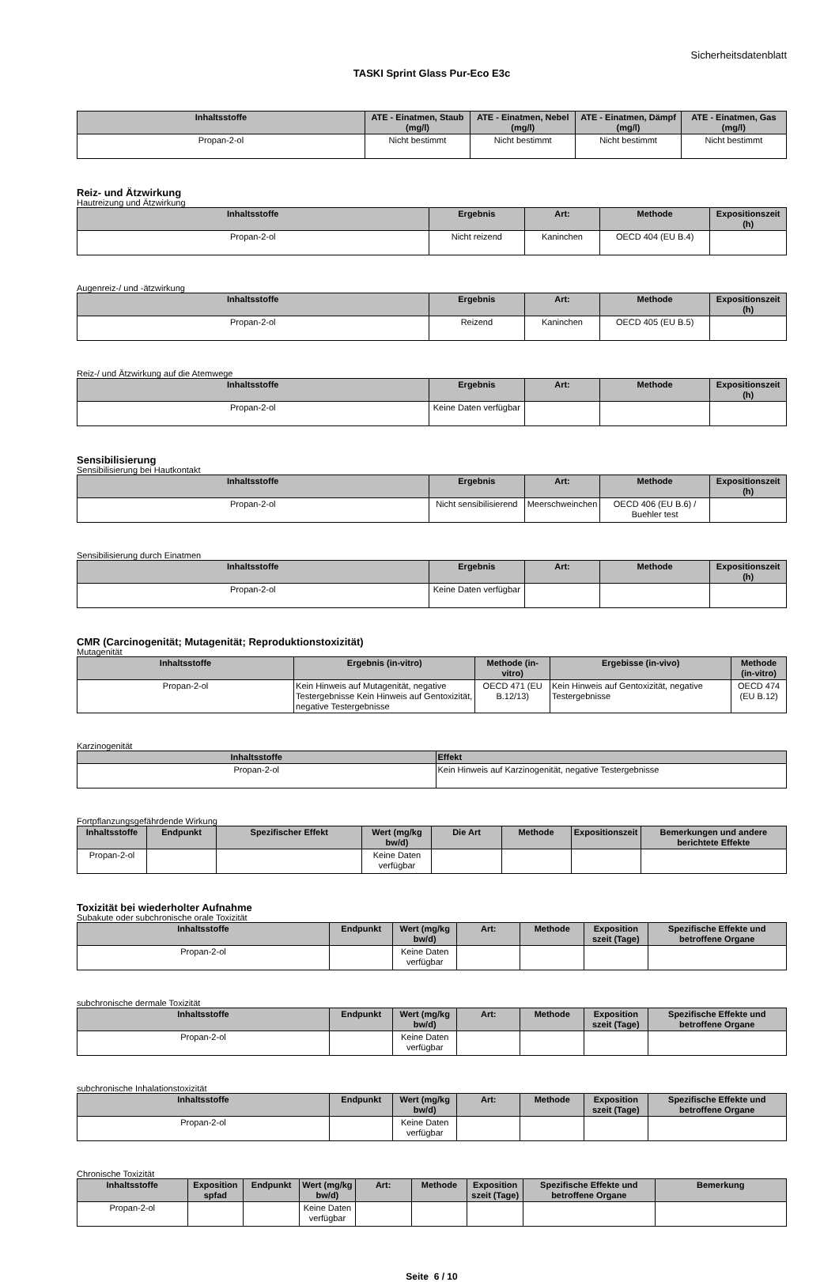Sicherheitsdatenblatt
TASKI Sprint Glass Pur-Eco E3c
| Inhaltsstoffe | ATE - Einatmen, Staub (mg/l) | ATE - Einatmen, Nebel (mg/l) | ATE - Einatmen, Dämpf (mg/l) | ATE - Einatmen, Gas (mg/l) |
| --- | --- | --- | --- | --- |
| Propan-2-ol | Nicht bestimmt | Nicht bestimmt | Nicht bestimmt | Nicht bestimmt |
Reiz- und Ätzwirkung
Hautreizung und Ätzwirkung
| Inhaltsstoffe | Ergebnis | Art: | Methode | Expositionszeit (h) |
| --- | --- | --- | --- | --- |
| Propan-2-ol | Nicht reizend | Kaninchen | OECD 404 (EU B.4) | |
Augenreiz-/ und -ätzwirkung
| Inhaltsstoffe | Ergebnis | Art: | Methode | Expositionszeit (h) |
| --- | --- | --- | --- | --- |
| Propan-2-ol | Reizend | Kaninchen | OECD 405 (EU B.5) | |
Reiz-/ und Ätzwirkung auf die Atemwege
| Inhaltsstoffe | Ergebnis | Art: | Methode | Expositionszeit (h) |
| --- | --- | --- | --- | --- |
| Propan-2-ol | Keine Daten verfügbar | | | |
Sensibilisierung
Sensibilisierung bei Hautkontakt
| Inhaltsstoffe | Ergebnis | Art: | Methode | Expositionszeit (h) |
| --- | --- | --- | --- | --- |
| Propan-2-ol | Nicht sensibilisierend | Meerschweinchen | OECD 406 (EU B.6) / Buehler test | |
Sensibilisierung durch Einatmen
| Inhaltsstoffe | Ergebnis | Art: | Methode | Expositionszeit (h) |
| --- | --- | --- | --- | --- |
| Propan-2-ol | Keine Daten verfügbar | | | |
CMR (Carcinogenität; Mutagenität; Reproduktionstoxizität)
Mutagenität
| Inhaltsstoffe | Ergebnis (in-vitro) | Methode (in-vitro) | Ergebisse (in-vivo) | Methode (in-vitro) |
| --- | --- | --- | --- | --- |
| Propan-2-ol | Kein Hinweis auf Mutagenität, negative Testergebnisse Kein Hinweis auf Gentoxizität, negative Testergebnisse | OECD 471 (EU B.12/13) | Kein Hinweis auf Gentoxizität, negative Testergebnisse | OECD 474 (EU B.12) |
Karzinogenität
| Inhaltsstoffe | Effekt |
| --- | --- |
| Propan-2-ol | Kein Hinweis auf Karzinogenität, negative Testergebnisse |
Fortpflanzungsgefährdende Wirkung
| Inhaltsstoffe | Endpunkt | Spezifischer Effekt | Wert (mg/kg bw/d) | Die Art | Methode | Expositionszeit | Bemerkungen und andere berichtete Effekte |
| --- | --- | --- | --- | --- | --- | --- | --- |
| Propan-2-ol | | | Keine Daten verfügbar | | | | |
Toxizität bei wiederholter Aufnahme
Subakute oder subchronische orale Toxizität
| Inhaltsstoffe | Endpunkt | Wert (mg/kg bw/d) | Art: | Methode | Exposition szeit (Tage) | Spezifische Effekte und betroffene Organe |
| --- | --- | --- | --- | --- | --- | --- |
| Propan-2-ol | | Keine Daten verfügbar | | | | |
subchronische dermale Toxizität
| Inhaltsstoffe | Endpunkt | Wert (mg/kg bw/d) | Art: | Methode | Exposition szeit (Tage) | Spezifische Effekte und betroffene Organe |
| --- | --- | --- | --- | --- | --- | --- |
| Propan-2-ol | | Keine Daten verfügbar | | | | |
subchronische Inhalationstoxizität
| Inhaltsstoffe | Endpunkt | Wert (mg/kg bw/d) | Art: | Methode | Exposition szeit (Tage) | Spezifische Effekte und betroffene Organe |
| --- | --- | --- | --- | --- | --- | --- |
| Propan-2-ol | | Keine Daten verfügbar | | | | |
Chronische Toxizität
| Inhaltsstoffe | Exposition spfad | Endpunkt | Wert (mg/kg bw/d) | Art: | Methode | Exposition szeit (Tage) | Spezifische Effekte und betroffene Organe | Bemerkung |
| --- | --- | --- | --- | --- | --- | --- | --- | --- |
| Propan-2-ol | | | Keine Daten verfügbar | | | | | |
Seite 6 / 10